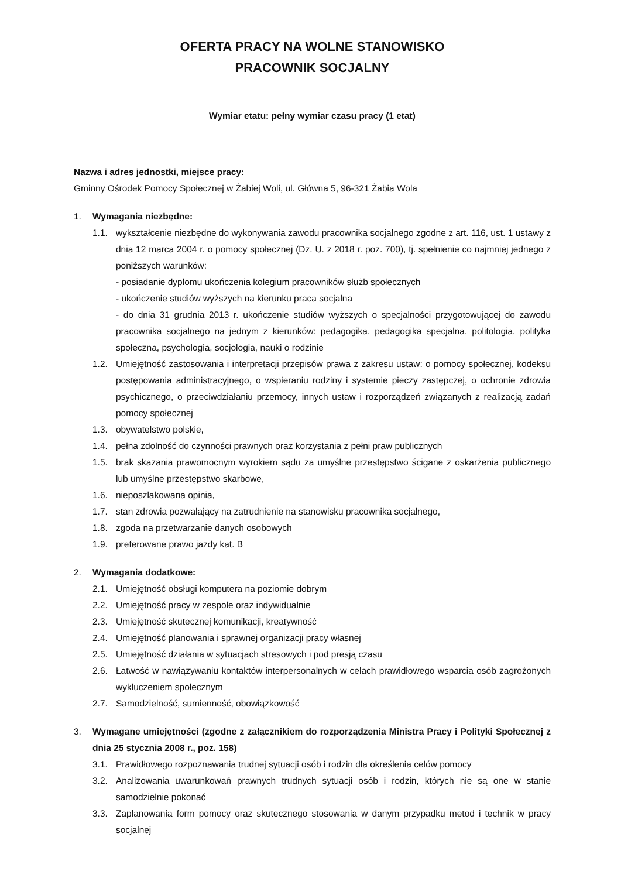OFERTA PRACY NA WOLNE STANOWISKO
PRACOWNIK SOCJALNY
Wymiar etatu: pełny wymiar czasu pracy (1 etat)
Nazwa i adres jednostki, miejsce pracy:
Gminny Ośrodek Pomocy Społecznej w Żabiej Woli, ul. Główna 5, 96-321 Żabia Wola
1. Wymagania niezbędne:
1.1. wykształcenie niezbędne do wykonywania zawodu pracownika socjalnego zgodne z art. 116, ust. 1 ustawy z dnia 12 marca 2004 r. o pomocy społecznej (Dz. U. z 2018 r. poz. 700), tj. spełnienie co najmniej jednego z poniższych warunków:
- posiadanie dyplomu ukończenia kolegium pracowników służb społecznych
- ukończenie studiów wyższych na kierunku praca socjalna
- do dnia 31 grudnia 2013 r. ukończenie studiów wyższych o specjalności przygotowującej do zawodu pracownika socjalnego na jednym z kierunków: pedagogika, pedagogika specjalna, politologia, polityka społeczna, psychologia, socjologia, nauki o rodzinie
1.2. Umiejętność zastosowania i interpretacji przepisów prawa z zakresu ustaw: o pomocy społecznej, kodeksu postępowania administracyjnego, o wspieraniu rodziny i systemie pieczy zastępczej, o ochronie zdrowia psychicznego, o przeciwdziałaniu przemocy, innych ustaw i rozporządzeń związanych z realizacją zadań pomocy społecznej
1.3. obywatelstwo polskie,
1.4. pełna zdolność do czynności prawnych oraz korzystania z pełni praw publicznych
1.5. brak skazania prawomocnym wyrokiem sądu za umyślne przestępstwo ścigane z oskarżenia publicznego lub umyślne przestępstwo skarbowe,
1.6. nieposzlakowana opinia,
1.7. stan zdrowia pozwalający na zatrudnienie na stanowisku pracownika socjalnego,
1.8. zgoda na przetwarzanie danych osobowych
1.9. preferowane prawo jazdy kat. B
2. Wymagania dodatkowe:
2.1. Umiejętność obsługi komputera na poziomie dobrym
2.2. Umiejętność pracy w zespole oraz indywidualnie
2.3. Umiejętność skutecznej komunikacji, kreatywność
2.4. Umiejętność planowania i sprawnej organizacji pracy własnej
2.5. Umiejętność działania w sytuacjach stresowych i pod presją czasu
2.6. Łatwość w nawiązywaniu kontaktów interpersonalnych w celach prawidłowego wsparcia osób zagrożonych wykluczeniem społecznym
2.7. Samodzielność, sumienność, obowiązkowość
3. Wymagane umiejętności (zgodne z załącznikiem do rozporządzenia Ministra Pracy i Polityki Społecznej z dnia 25 stycznia 2008 r., poz. 158)
3.1. Prawidłowego rozpoznawania trudnej sytuacji osób i rodzin dla określenia celów pomocy
3.2. Analizowania uwarunkowań prawnych trudnych sytuacji osób i rodzin, których nie są one w stanie samodzielnie pokonać
3.3. Zaplanowania form pomocy oraz skutecznego stosowania w danym przypadku metod i technik w pracy socjalnej